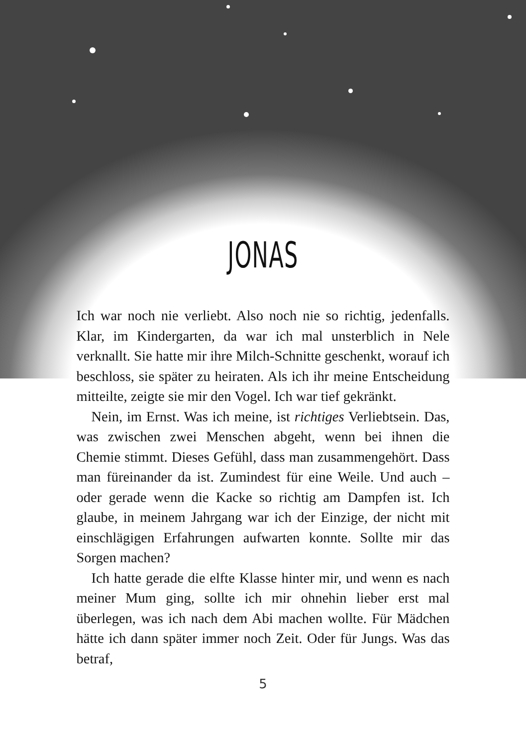JONAS
Ich war noch nie verliebt. Also noch nie so richtig, jedenfalls. Klar, im Kindergarten, da war ich mal unsterblich in Nele verknallt. Sie hatte mir ihre Milch-Schnitte geschenkt, worauf ich beschloss, sie später zu heiraten. Als ich ihr meine Entscheidung mitteilte, zeigte sie mir den Vogel. Ich war tief gekränkt.
Nein, im Ernst. Was ich meine, ist richtiges Verliebtsein. Das, was zwischen zwei Menschen abgeht, wenn bei ihnen die Chemie stimmt. Dieses Gefühl, dass man zusammengehört. Dass man füreinander da ist. Zumindest für eine Weile. Und auch – oder gerade wenn die Kacke so richtig am Dampfen ist. Ich glaube, in meinem Jahrgang war ich der Einzige, der nicht mit einschlägigen Erfahrungen aufwarten konnte. Sollte mir das Sorgen machen?
Ich hatte gerade die elfte Klasse hinter mir, und wenn es nach meiner Mum ging, sollte ich mir ohnehin lieber erst mal überlegen, was ich nach dem Abi machen wollte. Für Mädchen hätte ich dann später immer noch Zeit. Oder für Jungs. Was das betraf,
5